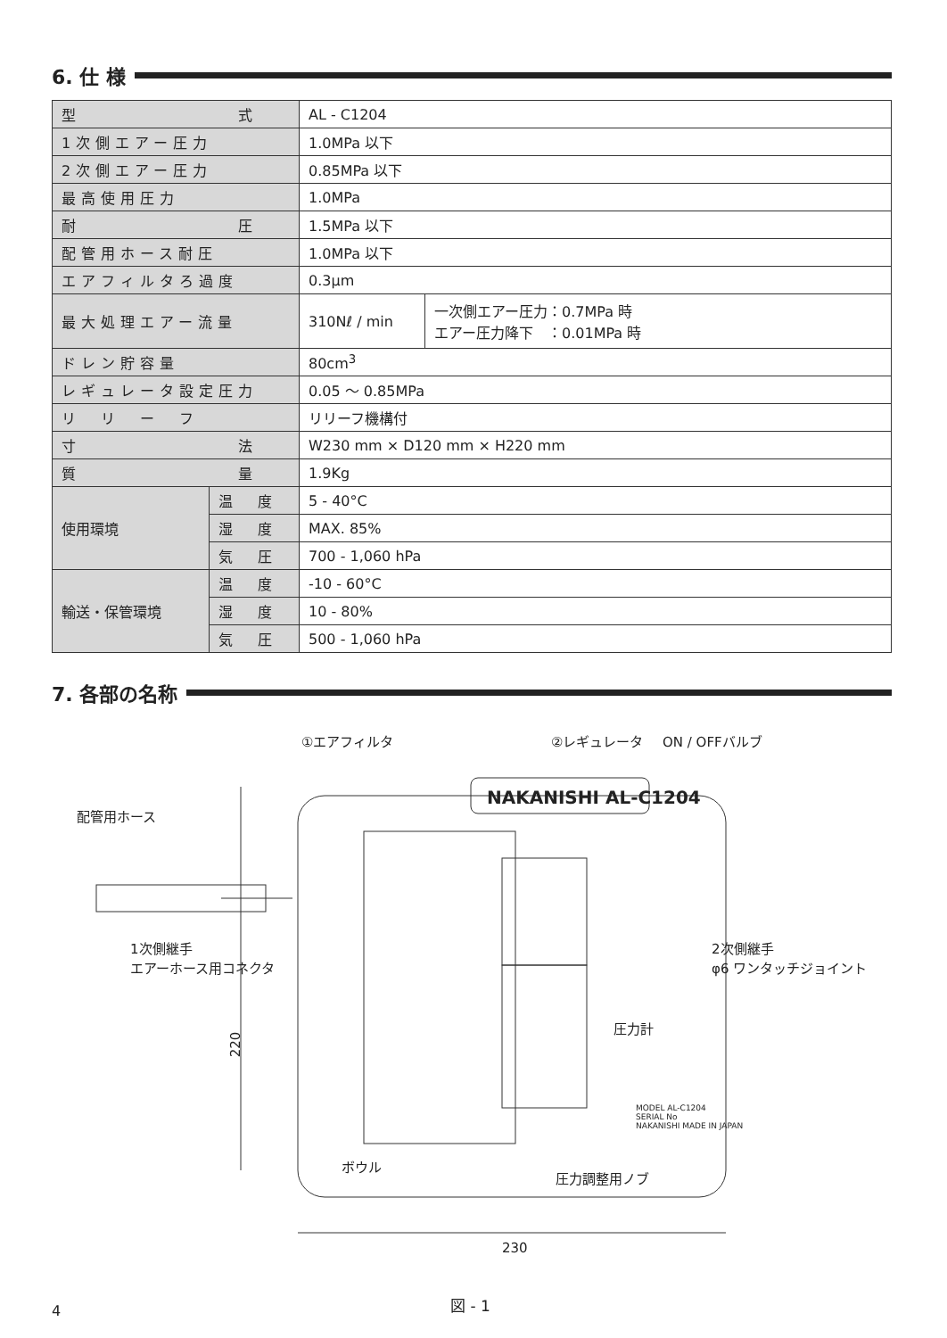6. 仕 様
| 型 式 | | AL - C1204 | |
| 1次側エアー圧力 | | 1.0MPa 以下 | |
| 2次側エアー圧力 | | 0.85MPa 以下 | |
| 最高使用圧力 | | 1.0MPa | |
| 耐 圧 | | 1.5MPa 以下 | |
| 配管用ホース耐圧 | | 1.0MPa 以下 | |
| エアフィルタろ過度 | | 0.3μm | |
| 最大処理エアー流量 | | 310Nℓ / min | 一次側エアー圧力：0.7MPa 時 エアー圧力降下 ：0.01MPa 時 |
| ドレン貯容量 | | 80cm<sup>3</sup> | |
| レギュレータ設定圧力 | | 0.05 ～ 0.85MPa | |
| リ リ ー フ | | リリーフ機構付 | |
| 寸 法 | | W230 mm × D120 mm × H220 mm | |
| 質 量 | | 1.9Kg | |
| 使用環境 | 温 度 | 5 - 40°C | |
| | 湿 度 | MAX. 85% | |
| | 気 圧 | 700 - 1,060 hPa | |
| 輸送・保管環境 | 温 度 | -10 - 60°C | |
| | 湿 度 | 10 - 80% | |
| | 気 圧 | 500 - 1,060 hPa | |
7. 各部の名称
①エアフィルタ ②レギュレータ ON / OFFバルブ
NAKANISHI AL-C1204
配管用ホース
1次側継手
エアーホース用コネクタ
2次側継手
φ6 ワンタッチジョイント
圧力計
220
MODEL AL-C1204
SERIAL No
NAKANISHI MADE IN JAPAN
ボウル
圧力調整用ノブ
230
4 図 - 1